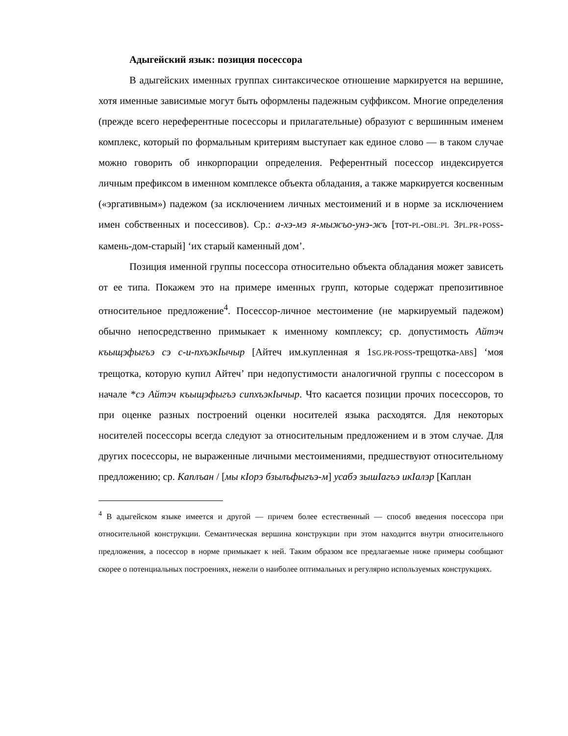Адыгейский язык: позиция посессора
В адыгейских именных группах синтаксическое отношение маркируется на вершине, хотя именные зависимые могут быть оформлены падежным суффиксом. Многие определения (прежде всего нереферентные посессоры и прилагательные) образуют с вершинным именем комплекс, который по формальным критериям выступает как единое слово — в таком случае можно говорить об инкорпорации определения. Референтный посессор индексируется личным префиксом в именном комплексе объекта обладания, а также маркируется косвенным («эргативным») падежом (за исключением личных местоимений и в норме за исключением имен собственных и посессивов). Ср.: а-хэ-мэ я-мыжъо-унэ-жъ [тот-PL-OBL:PL 3PL.PR+POSS-камень-дом-старый] ‘их старый каменный дом’.
Позиция именной группы посессора относительно объекта обладания может зависеть от ее типа. Покажем это на примере именных групп, которые содержат препозитивное относительное предложение<sup>4</sup>. Посессор-личное местоимение (не маркируемый падежом) обычно непосредственно примыкает к именному комплексу; ср. допустимость Айтэч къыщэфыгъэ сэ с-и-пхъэкIычыр [Айтеч им.купленная я 1SG.PR-POSS-трещотка-ABS] ‘моя трещотка, которую купил Айтеч’ при недопустимости аналогичной группы с посессором в начале *сэ Айтэч къыщэфыгъэ сипхъэкIычыр. Что касается позиции прочих посессоров, то при оценке разных построений оценки носителей языка расходятся. Для некоторых носителей посессоры всегда следуют за относительным предложением и в этом случае. Для других посессоры, не выраженные личными местоимениями, предшествуют относительному предложению; ср. Каплъан / [мы кIорэ бзылъфыгъэ-м] усабэ зышIагъэ икIалэр [Каплан
<sup>4</sup> В адыгейском языке имеется и другой — причем более естественный — способ введения посессора при относительной конструкции. Семантическая вершина конструкции при этом находится внутри относительного предложения, а посессор в норме примыкает к ней. Таким образом все предлагаемые ниже примеры сообщают скорее о потенциальных построениях, нежели о наиболее оптимальных и регулярно используемых конструкциях.